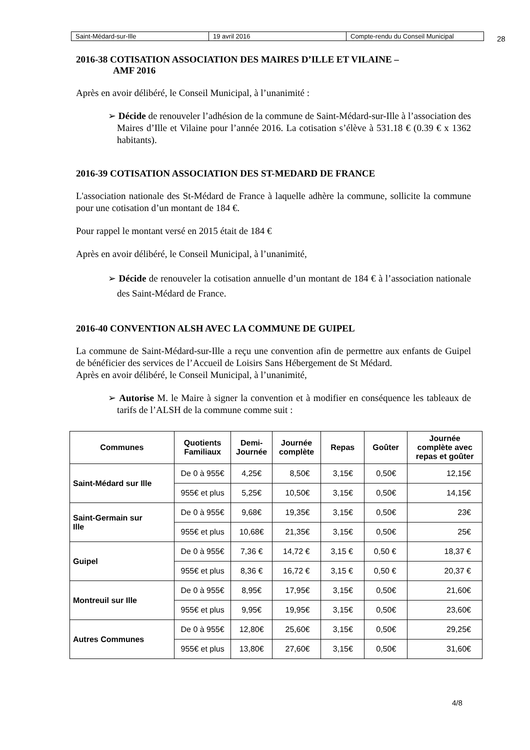| Saint-Médard-sur-Ille | 19 avril 2016 | Compte-rendu du Conseil Municipal |
28
2016-38 COTISATION ASSOCIATION DES MAIRES D’ILLE ET VILAINE –
AMF 2016
Après en avoir délibéré, le Conseil Municipal, à l’unanimité :
➢ Décide de renouveler l’adhésion de la commune de Saint-Médard-sur-Ille à l’association des Maires d’Ille et Vilaine pour l’année 2016. La cotisation s’élève à 531.18 € (0.39 € x 1362 habitants).
2016-39 COTISATION ASSOCIATION DES ST-MEDARD DE FRANCE
L'association nationale des St-Médard de France à laquelle adhère la commune, sollicite la commune pour une cotisation d’un montant de 184 €.
Pour rappel le montant versé en 2015 était de 184 €
Après en avoir délibéré, le Conseil Municipal, à l’unanimité,
➢ Décide de renouveler la cotisation annuelle d’un montant de 184 € à l’association nationale des Saint-Médard de France.
2016-40 CONVENTION ALSH AVEC LA COMMUNE DE GUIPEL
La commune de Saint-Médard-sur-Ille a reçu une convention afin de permettre aux enfants de Guipel de bénéficier des services de l’Accueil de Loisirs Sans Hébergement de St Médard.
Après en avoir délibéré, le Conseil Municipal, à l’unanimité,
➢ Autorise M. le Maire à signer la convention et à modifier en conséquence les tableaux de tarifs de l’ALSH de la commune comme suit :
| Communes | Quotients Familiaux | Demi- Journée | Journée complète | Repas | Goûter | Journée complète avec repas et goûter |
| --- | --- | --- | --- | --- | --- | --- |
| Saint-Médard sur Ille | De 0 à 955€ | 4,25€ | 8,50€ | 3,15€ | 0,50€ | 12,15€ |
| | 955€ et plus | 5,25€ | 10,50€ | 3,15€ | 0,50€ | 14,15€ |
| Saint-Germain sur Ille | De 0 à 955€ | 9,68€ | 19,35€ | 3,15€ | 0,50€ | 23€ |
| | 955€ et plus | 10,68€ | 21,35€ | 3,15€ | 0,50€ | 25€ |
| Guipel | De 0 à 955€ | 7,36 € | 14,72 € | 3,15 € | 0,50 € | 18,37 € |
| | 955€ et plus | 8,36 € | 16,72 € | 3,15 € | 0,50 € | 20,37 € |
| Montreuil sur Ille | De 0 à 955€ | 8,95€ | 17,95€ | 3,15€ | 0,50€ | 21,60€ |
| | 955€ et plus | 9,95€ | 19,95€ | 3,15€ | 0,50€ | 23,60€ |
| Autres Communes | De 0 à 955€ | 12,80€ | 25,60€ | 3,15€ | 0,50€ | 29,25€ |
| | 955€ et plus | 13,80€ | 27,60€ | 3,15€ | 0,50€ | 31,60€ |
4/8